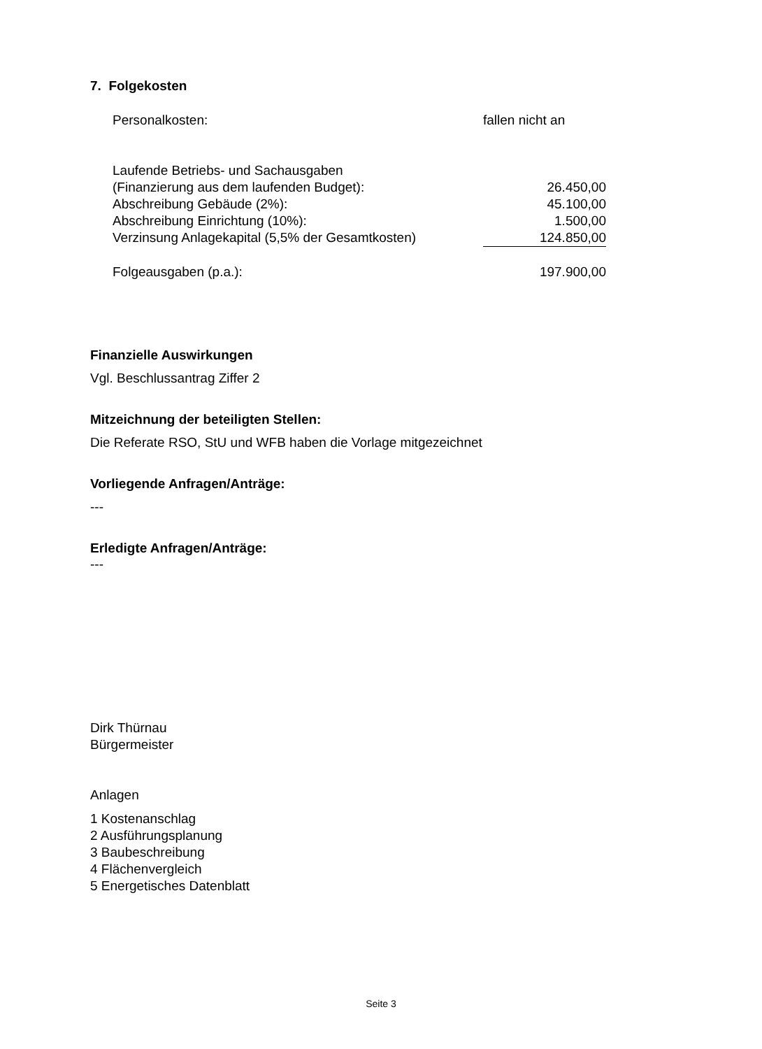7. Folgekosten
| Personalkosten: | fallen nicht an |
| Laufende Betriebs- und Sachausgaben | |
| (Finanzierung aus dem laufenden Budget): | 26.450,00 |
| Abschreibung Gebäude (2%): | 45.100,00 |
| Abschreibung Einrichtung (10%): | 1.500,00 |
| Verzinsung Anlagekapital (5,5% der Gesamtkosten) | 124.850,00 |
| Folgeausgaben (p.a.): | 197.900,00 |
Finanzielle Auswirkungen
Vgl. Beschlussantrag Ziffer 2
Mitzeichnung der beteiligten Stellen:
Die Referate RSO, StU und WFB haben die Vorlage mitgezeichnet
Vorliegende Anfragen/Anträge:
---
Erledigte Anfragen/Anträge:
---
Dirk Thürnau
Bürgermeister
Anlagen
1 Kostenanschlag
2 Ausführungsplanung
3 Baubeschreibung
4 Flächenvergleich
5 Energetisches Datenblatt
Seite 3